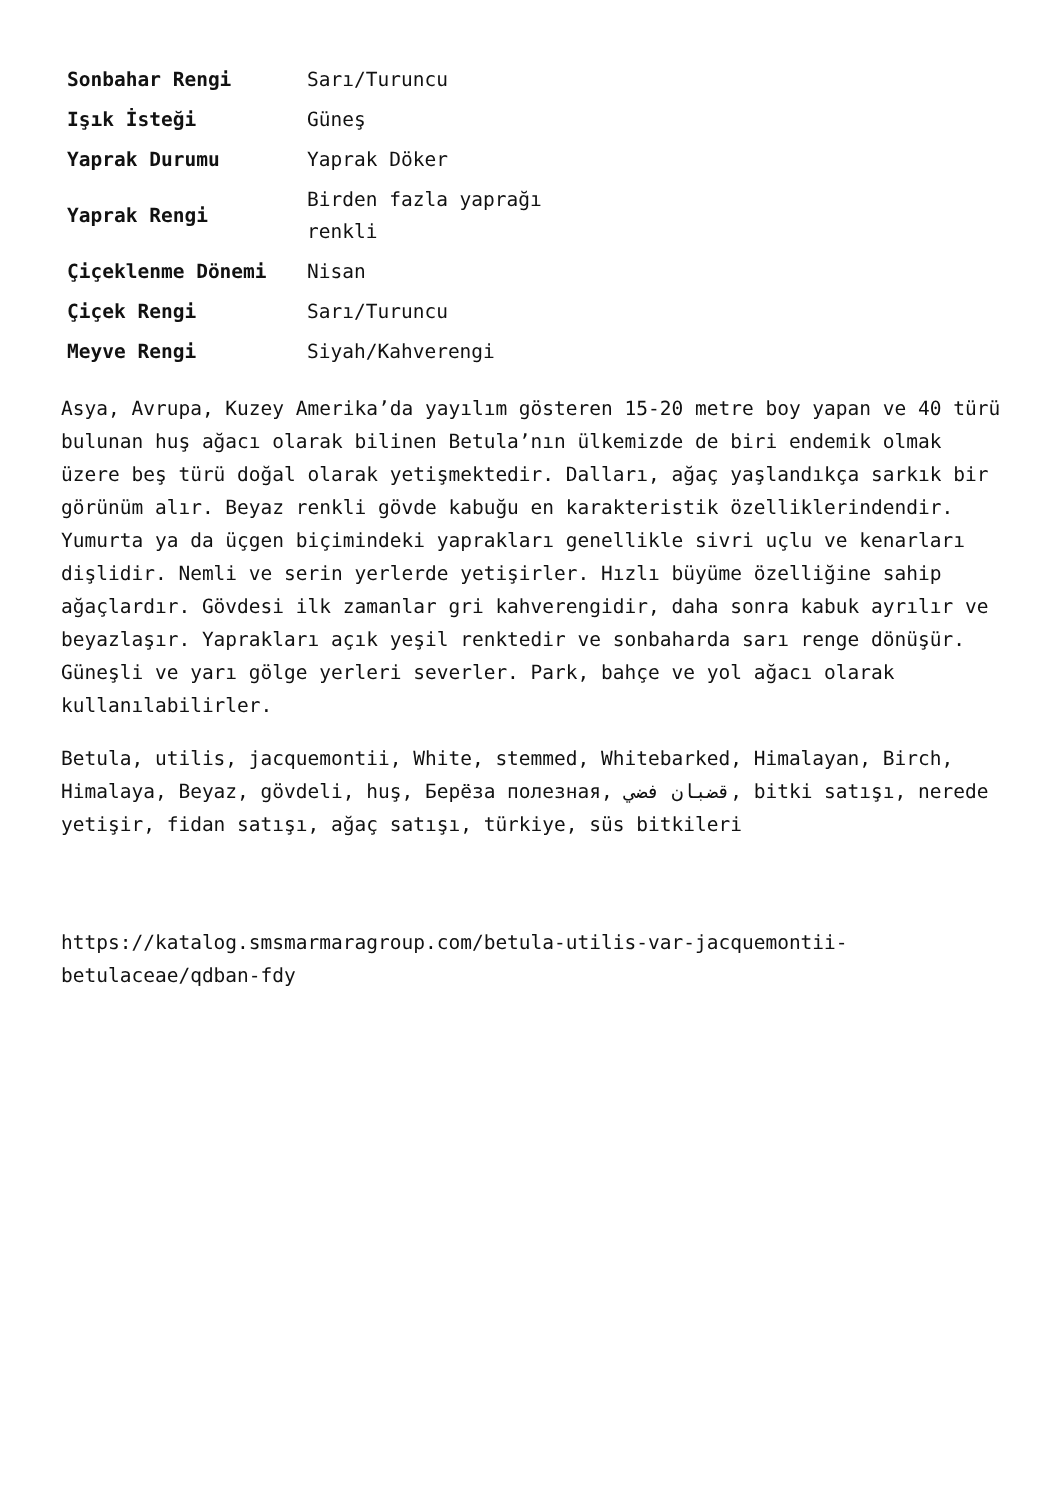| Sonbahar Rengi | Sarı/Turuncu |
| Işık İsteği | Güneş |
| Yaprak Durumu | Yaprak Döker |
| Yaprak Rengi | Birden fazla yaprağı renkli |
| Çiçeklenme Dönemi | Nisan |
| Çiçek Rengi | Sarı/Turuncu |
| Meyve Rengi | Siyah/Kahverengi |
Asya, Avrupa, Kuzey Amerika’da yayılım gösteren 15-20 metre boy yapan ve 40 türü bulunan huş ağacı olarak bilinen Betula’nın ülkemizde de biri endemik olmak üzere beş türü doğal olarak yetişmektedir. Dalları, ağaç yaşlandıkça sarkık bir görünüm alır. Beyaz renkli gövde kabuğu en karakteristik özelliklerindendir. Yumurta ya da üçgen biçimindeki yaprakları genellikle sivri uçlu ve kenarları dişlidir. Nemli ve serin yerlerde yetişirler. Hızlı büyüme özelliğine sahip ağaçlardır. Gövdesi ilk zamanlar gri kahverengidir, daha sonra kabuk ayrılır ve beyazlaşır. Yaprakları açık yeşil renktedir ve sonbaharda sarı renge dönüşür. Güneşli ve yarı gölge yerleri severler. Park, bahçe ve yol ağacı olarak kullanılabilirler.
Betula, utilis, jacquemontii, White, stemmed, Whitebarked, Himalayan, Birch, Himalaya, Beyaz, gövdeli, huş, Берёза полезная, قضبان فضي, bitki satışı, nerede yetişir, fidan satışı, ağaç satışı, türkiye, süs bitkileri
https://katalog.smsmarmaragroup.com/betula-utilis-var-jacquemontii-betulaceae/qdban-fdy